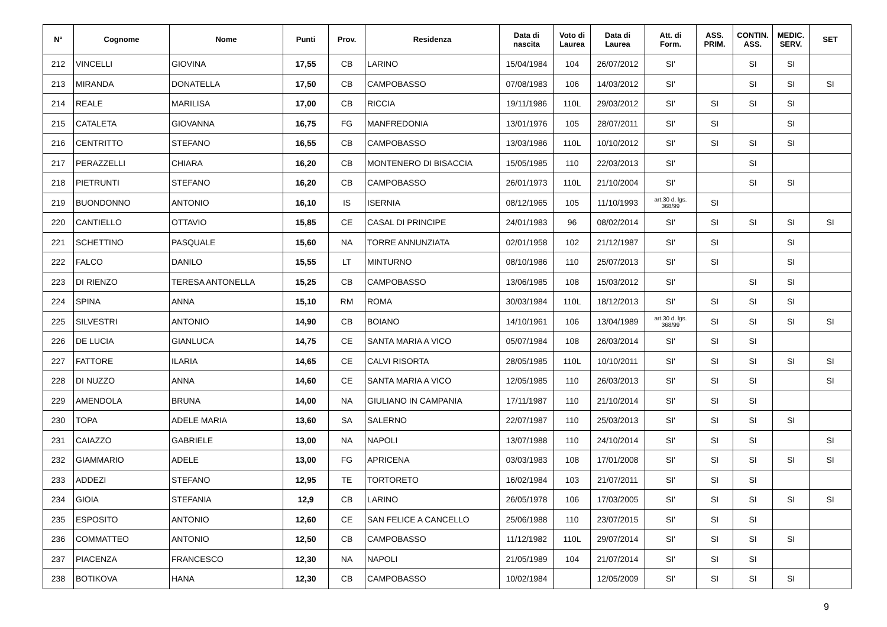| N° | Cognome | Nome | Punti | Prov. | Residenza | Data di nascita | Voto di Laurea | Data di Laurea | Att. di Form. | ASS. PRIM. | CONTIN. ASS. | MEDIC. SERV. | SET |
| --- | --- | --- | --- | --- | --- | --- | --- | --- | --- | --- | --- | --- | --- |
| 212 | VINCELLI | GIOVINA | 17,55 | CB | LARINO | 15/04/1984 | 104 | 26/07/2012 | SI' | | SI | SI | |
| 213 | MIRANDA | DONATELLA | 17,50 | CB | CAMPOBASSO | 07/08/1983 | 106 | 14/03/2012 | SI' | | SI | SI | SI |
| 214 | REALE | MARILISA | 17,00 | CB | RICCIA | 19/11/1986 | 110L | 29/03/2012 | SI' | SI | SI | SI | |
| 215 | CATALETA | GIOVANNA | 16,75 | FG | MANFREDONIA | 13/01/1976 | 105 | 28/07/2011 | SI' | SI | | SI | |
| 216 | CENTRITTO | STEFANO | 16,55 | CB | CAMPOBASSO | 13/03/1986 | 110L | 10/10/2012 | SI' | SI | SI | SI | |
| 217 | PERAZZELLI | CHIARA | 16,20 | CB | MONTENERO DI BISACCIA | 15/05/1985 | 110 | 22/03/2013 | SI' | | SI | | |
| 218 | PIETRUNTI | STEFANO | 16,20 | CB | CAMPOBASSO | 26/01/1973 | 110L | 21/10/2004 | SI' | | SI | SI | |
| 219 | BUONDONNO | ANTONIO | 16,10 | IS | ISERNIA | 08/12/1965 | 105 | 11/10/1993 | art.30 d. lgs. 368/99 | SI | | | |
| 220 | CANTIELLO | OTTAVIO | 15,85 | CE | CASAL DI PRINCIPE | 24/01/1983 | 96 | 08/02/2014 | SI' | SI | SI | SI | SI |
| 221 | SCHETTINO | PASQUALE | 15,60 | NA | TORRE ANNUNZIATA | 02/01/1958 | 102 | 21/12/1987 | SI' | SI | | SI | |
| 222 | FALCO | DANILO | 15,55 | LT | MINTURNO | 08/10/1986 | 110 | 25/07/2013 | SI' | SI | | SI | |
| 223 | DI RIENZO | TERESA ANTONELLA | 15,25 | CB | CAMPOBASSO | 13/06/1985 | 108 | 15/03/2012 | SI' | | SI | SI | |
| 224 | SPINA | ANNA | 15,10 | RM | ROMA | 30/03/1984 | 110L | 18/12/2013 | SI' | SI | SI | SI | |
| 225 | SILVESTRI | ANTONIO | 14,90 | CB | BOIANO | 14/10/1961 | 106 | 13/04/1989 | art.30 d. lgs. 368/99 | SI | SI | SI | SI |
| 226 | DE LUCIA | GIANLUCA | 14,75 | CE | SANTA MARIA A VICO | 05/07/1984 | 108 | 26/03/2014 | SI' | SI | SI | | |
| 227 | FATTORE | ILARIA | 14,65 | CE | CALVI RISORTA | 28/05/1985 | 110L | 10/10/2011 | SI' | SI | SI | SI | SI |
| 228 | DI NUZZO | ANNA | 14,60 | CE | SANTA MARIA A VICO | 12/05/1985 | 110 | 26/03/2013 | SI' | SI | SI | | SI |
| 229 | AMENDOLA | BRUNA | 14,00 | NA | GIULIANO IN CAMPANIA | 17/11/1987 | 110 | 21/10/2014 | SI' | SI | SI | | |
| 230 | TOPA | ADELE MARIA | 13,60 | SA | SALERNO | 22/07/1987 | 110 | 25/03/2013 | SI' | SI | SI | SI | |
| 231 | CAIAZZO | GABRIELE | 13,00 | NA | NAPOLI | 13/07/1988 | 110 | 24/10/2014 | SI' | SI | SI | | SI |
| 232 | GIAMMARIO | ADELE | 13,00 | FG | APRICENA | 03/03/1983 | 108 | 17/01/2008 | SI' | SI | SI | SI | SI |
| 233 | ADDEZI | STEFANO | 12,95 | TE | TORTORETO | 16/02/1984 | 103 | 21/07/2011 | SI' | SI | SI | | |
| 234 | GIOIA | STEFANIA | 12,9 | CB | LARINO | 26/05/1978 | 106 | 17/03/2005 | SI' | SI | SI | SI | SI |
| 235 | ESPOSITO | ANTONIO | 12,60 | CE | SAN FELICE A CANCELLO | 25/06/1988 | 110 | 23/07/2015 | SI' | SI | SI | | |
| 236 | COMMATTEO | ANTONIO | 12,50 | CB | CAMPOBASSO | 11/12/1982 | 110L | 29/07/2014 | SI' | SI | SI | SI | |
| 237 | PIACENZA | FRANCESCO | 12,30 | NA | NAPOLI | 21/05/1989 | 104 | 21/07/2014 | SI' | SI | SI | | |
| 238 | BOTIKOVA | HANA | 12,30 | CB | CAMPOBASSO | 10/02/1984 | | 12/05/2009 | SI' | SI | SI | SI | |
9